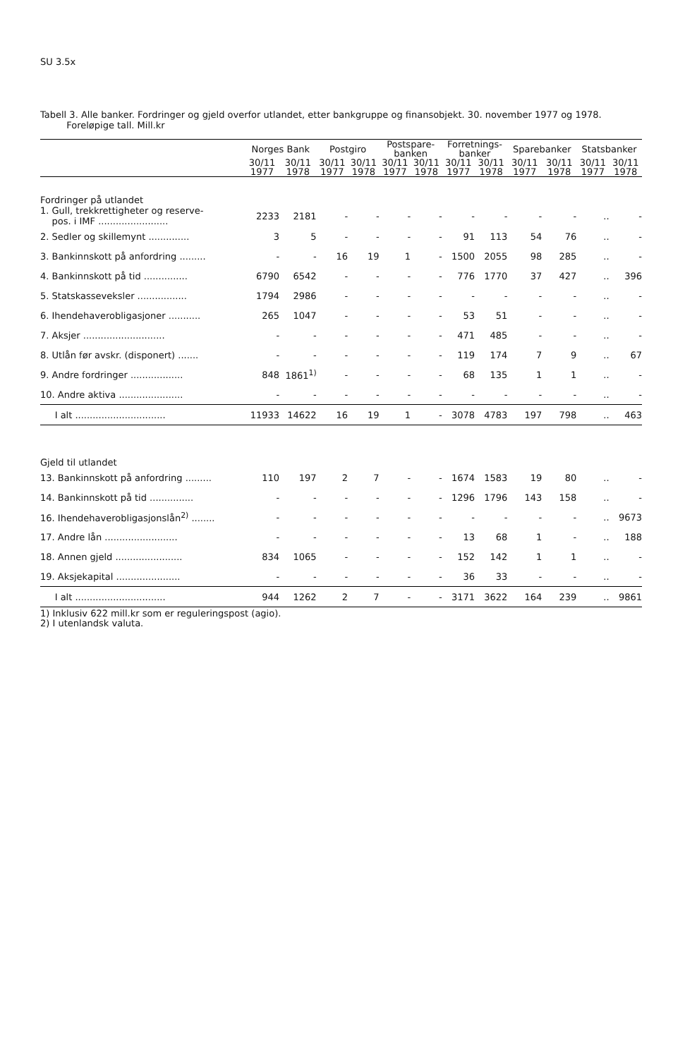SU 3.5x
Tabell 3. Alle banker. Fordringer og gjeld overfor utlandet, etter bankgruppe og finansobjekt. 30. november 1977 og 1978.
Foreløpige tall. Mill.kr
| | Norges Bank | | Postgiro | | Postspare- banken | | Forretnings- banker | | Sparebanker | | Statsbanker | |
| --- | --- | --- | --- | --- | --- | --- | --- | --- | --- | --- | --- | --- |
| | 30/11 1977 | 30/11 1978 | 30/11 1977 | 30/11 1978 | 30/11 1977 | 30/11 1978 | 30/11 1977 | 30/11 1978 | 30/11 1977 | 30/11 1978 | 30/11 1977 | 30/11 1978 |
| Fordringer på utlandet | | | | | | | | | | | | |
| 1. Gull, trekkrettigheter og reserve- pos. i IMF ........................ | 2233 | 2181 | - | - | - | - | - | - | - | - | .. | - |
| 2. Sedler og skillemynt .............. | 3 | 5 | - | - | - | - | 91 | 113 | 54 | 76 | .. | - |
| 3. Bankinnskott på anfordring ......... | - | - | 16 | 19 | 1 | - | 1500 | 2055 | 98 | 285 | .. | - |
| 4. Bankinnskott på tid ............... | 6790 | 6542 | - | - | - | - | 776 | 1770 | 37 | 427 | .. | 396 |
| 5. Statskasseveksler ................. | 1794 | 2986 | - | - | - | - | - | - | - | - | .. | - |
| 6. Ihendehaverobligasjoner ........... | 265 | 1047 | - | - | - | - | 53 | 51 | - | - | .. | - |
| 7. Aksjer ............................ | - | - | - | - | - | - | 471 | 485 | - | - | .. | - |
| 8. Utlån før avskr. (disponert) ....... | - | - | - | - | - | - | 119 | 174 | 7 | 9 | .. | 67 |
| 9. Andre fordringer .................. | 848 | 1861<sup>1)</sup> | - | - | - | - | 68 | 135 | 1 | 1 | .. | - |
| 10. Andre aktiva ...................... | - | - | - | - | - | - | - | - | - | - | .. | - |
| I alt ............................... | 11933 | 14622 | 16 | 19 | 1 | - | 3078 | 4783 | 197 | 798 | .. | 463 |
| Gjeld til utlandet | | | | | | | | | | | | |
| 13. Bankinnskott på anfordring ......... | 110 | 197 | 2 | 7 | - | - | 1674 | 1583 | 19 | 80 | .. | - |
| 14. Bankinnskott på tid ............... | - | - | - | - | - | - | 1296 | 1796 | 143 | 158 | .. | - |
| 16. Ihendehaverobligasjonslån<sup>2)</sup> ........ | - | - | - | - | - | - | - | - | - | - | .. | 9673 |
| 17. Andre lån ......................... | - | - | - | - | - | - | 13 | 68 | 1 | - | .. | 188 |
| 18. Annen gjeld ....................... | 834 | 1065 | - | - | - | - | 152 | 142 | 1 | 1 | .. | - |
| 19. Aksjekapital ...................... | - | - | - | - | - | - | 36 | 33 | - | - | .. | - |
| I alt ............................... | 944 | 1262 | 2 | 7 | - | - | 3171 | 3622 | 164 | 239 | .. | 9861 |
1) Inklusiv 622 mill.kr som er reguleringspost (agio).
2) I utenlandsk valuta.